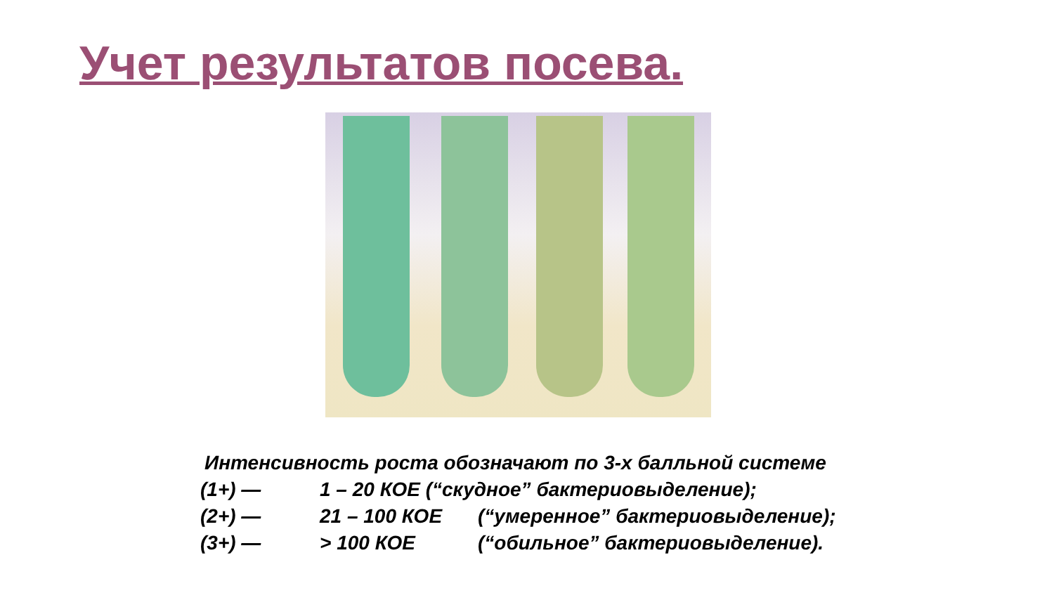Учет результатов посева.
Интенсивность роста обозначают по 3-х балльной системе
(1+) — 1 – 20 КОЕ (“скудное” бактериовыделение);
(2+) — 21 – 100 КОЕ (“умеренное” бактериовыделение);
(3+) — > 100 КОЕ (“обильное” бактериовыделение).